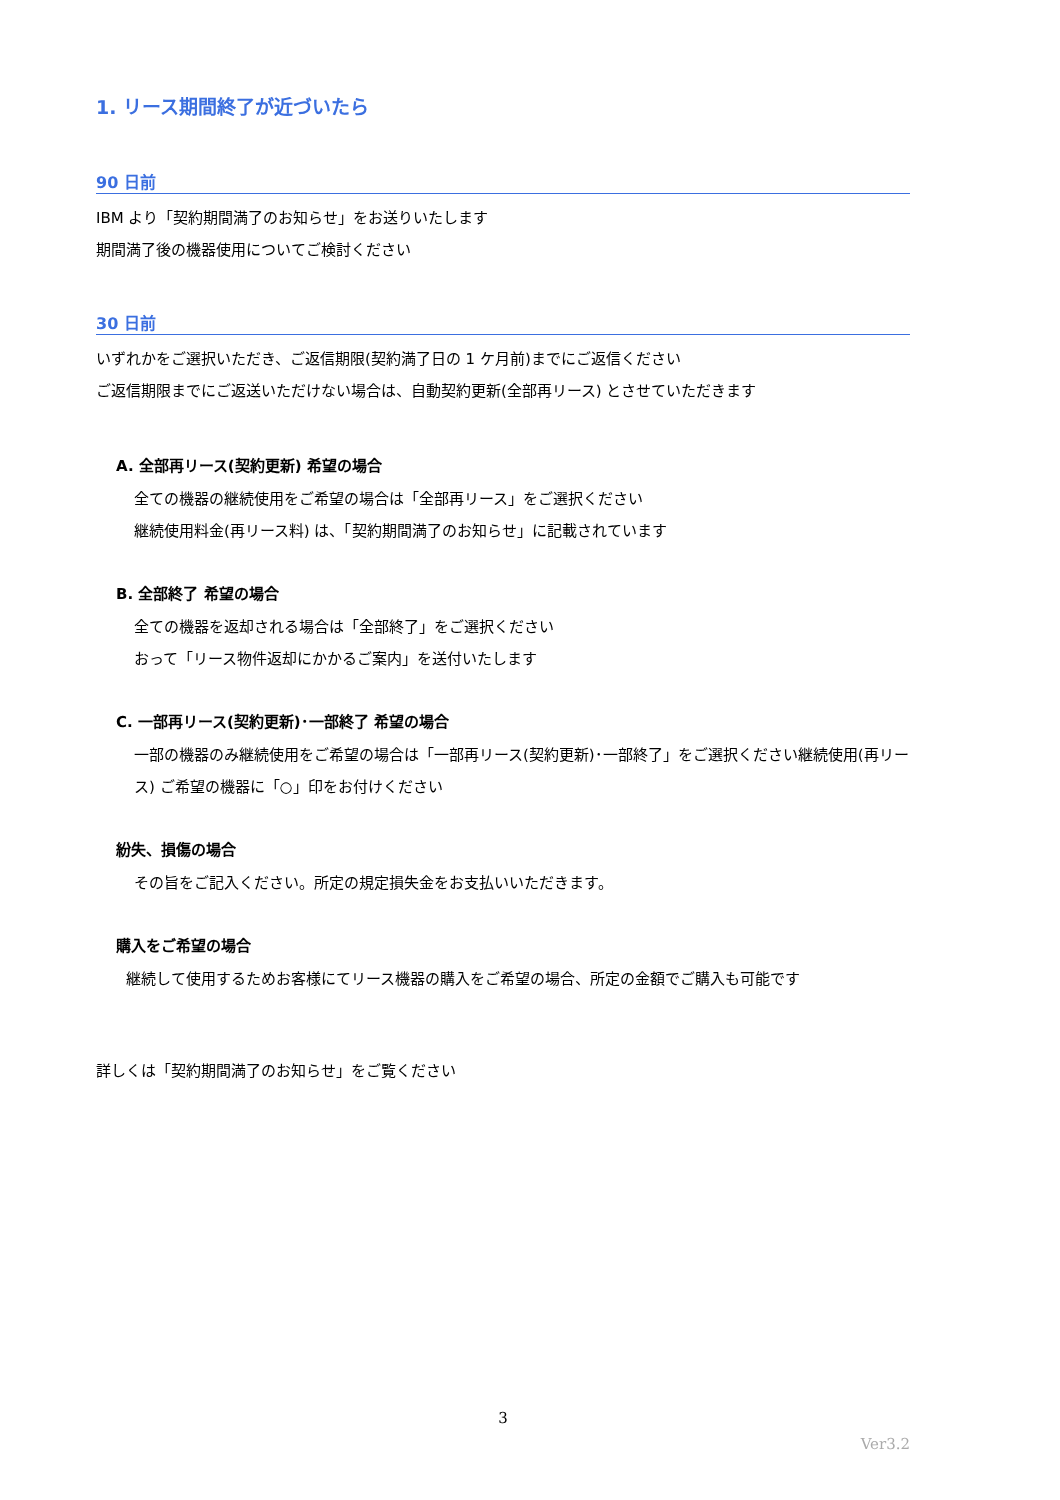1. リース期間終了が近づいたら
90 日前
IBM より「契約期間満了のお知らせ」をお送りいたします
期間満了後の機器使用についてご検討ください
30 日前
いずれかをご選択いただき、ご返信期限(契約満了日の 1 ケ月前)までにご返信ください
ご返信期限までにご返送いただけない場合は、自動契約更新(全部再リース) とさせていただきます
A. 全部再リース(契約更新) 希望の場合
全ての機器の継続使用をご希望の場合は「全部再リース」をご選択ください
継続使用料金(再リース料) は、「契約期間満了のお知らせ」に記載されています
B. 全部終了 希望の場合
全ての機器を返却される場合は「全部終了」をご選択ください
おって「リース物件返却にかかるご案内」を送付いたします
C. 一部再リース(契約更新)･一部終了 希望の場合
一部の機器のみ継続使用をご希望の場合は「一部再リース(契約更新)･一部終了」をご選択ください継続使用(再リース) ご希望の機器に「○」印をお付けください
紛失、損傷の場合
その旨をご記入ください。所定の規定損失金をお支払いいただきます。
購入をご希望の場合
継続して使用するためお客様にてリース機器の購入をご希望の場合、所定の金額でご購入も可能です
詳しくは「契約期間満了のお知らせ」をご覧ください
3
Ver3.2